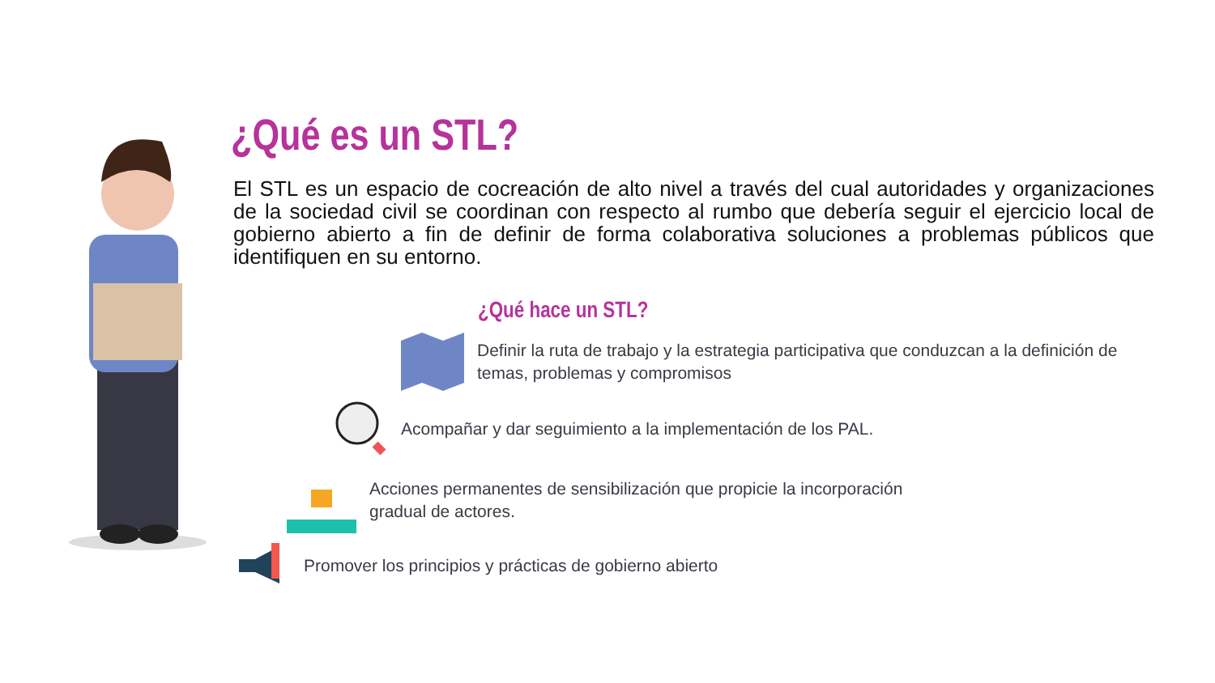¿Qué es un STL?
El STL es un espacio de cocreación de alto nivel a través del cual autoridades y organizaciones de la sociedad civil se coordinan con respecto al rumbo que debería seguir el ejercicio local de gobierno abierto a fin de definir de forma colaborativa soluciones a problemas públicos que identifiquen en su entorno.
¿Qué hace un STL?
Definir la ruta de trabajo y la estrategia participativa que conduzcan a la definición de temas, problemas y compromisos
Acompañar y dar seguimiento a la implementación de los PAL.
Acciones permanentes de sensibilización que propicie la incorporación
gradual de actores.
Promover los principios y prácticas de gobierno abierto